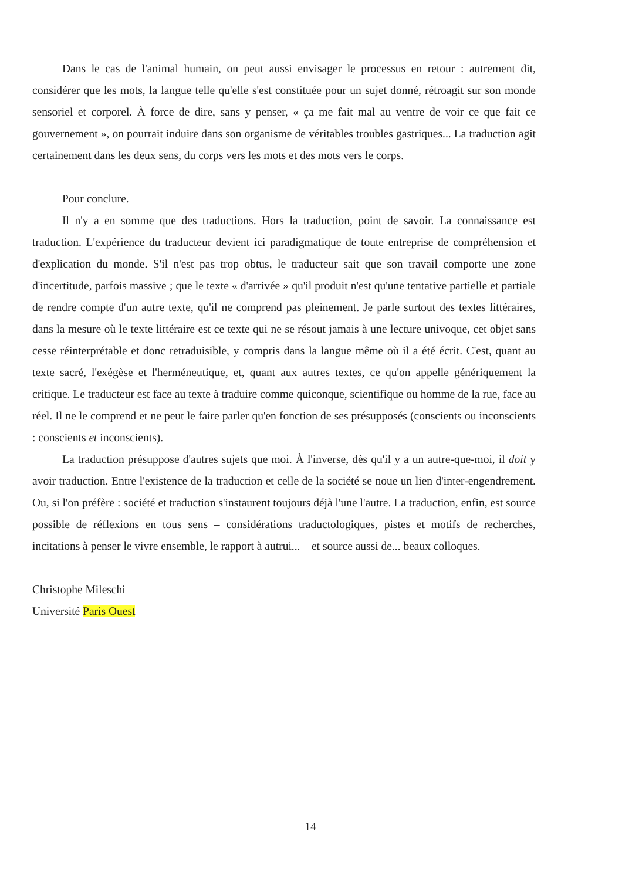Dans le cas de l'animal humain, on peut aussi envisager le processus en retour : autrement dit, considérer que les mots, la langue telle qu'elle s'est constituée pour un sujet donné, rétroagit sur son monde sensoriel et corporel. À force de dire, sans y penser, « ça me fait mal au ventre de voir ce que fait ce gouvernement », on pourrait induire dans son organisme de véritables troubles gastriques... La traduction agit certainement dans les deux sens, du corps vers les mots et des mots vers le corps.
Pour conclure.
Il n'y a en somme que des traductions. Hors la traduction, point de savoir. La connaissance est traduction. L'expérience du traducteur devient ici paradigmatique de toute entreprise de compréhension et d'explication du monde. S'il n'est pas trop obtus, le traducteur sait que son travail comporte une zone d'incertitude, parfois massive ; que le texte « d'arrivée » qu'il produit n'est qu'une tentative partielle et partiale de rendre compte d'un autre texte, qu'il ne comprend pas pleinement. Je parle surtout des textes littéraires, dans la mesure où le texte littéraire est ce texte qui ne se résout jamais à une lecture univoque, cet objet sans cesse réinterprétable et donc retraduisible, y compris dans la langue même où il a été écrit. C'est, quant au texte sacré, l'exégèse et l'herméneutique, et, quant aux autres textes, ce qu'on appelle génériquement la critique. Le traducteur est face au texte à traduire comme quiconque, scientifique ou homme de la rue, face au réel. Il ne le comprend et ne peut le faire parler qu'en fonction de ses présupposés (conscients ou inconscients : conscients et inconscients).
La traduction présuppose d'autres sujets que moi. À l'inverse, dès qu'il y a un autre-que-moi, il doit y avoir traduction. Entre l'existence de la traduction et celle de la société se noue un lien d'inter-engendrement. Ou, si l'on préfère : société et traduction s'instaurent toujours déjà l'une l'autre. La traduction, enfin, est source possible de réflexions en tous sens – considérations traductologiques, pistes et motifs de recherches, incitations à penser le vivre ensemble, le rapport à autrui... – et source aussi de... beaux colloques.
Christophe Mileschi
Université Paris Ouest
14